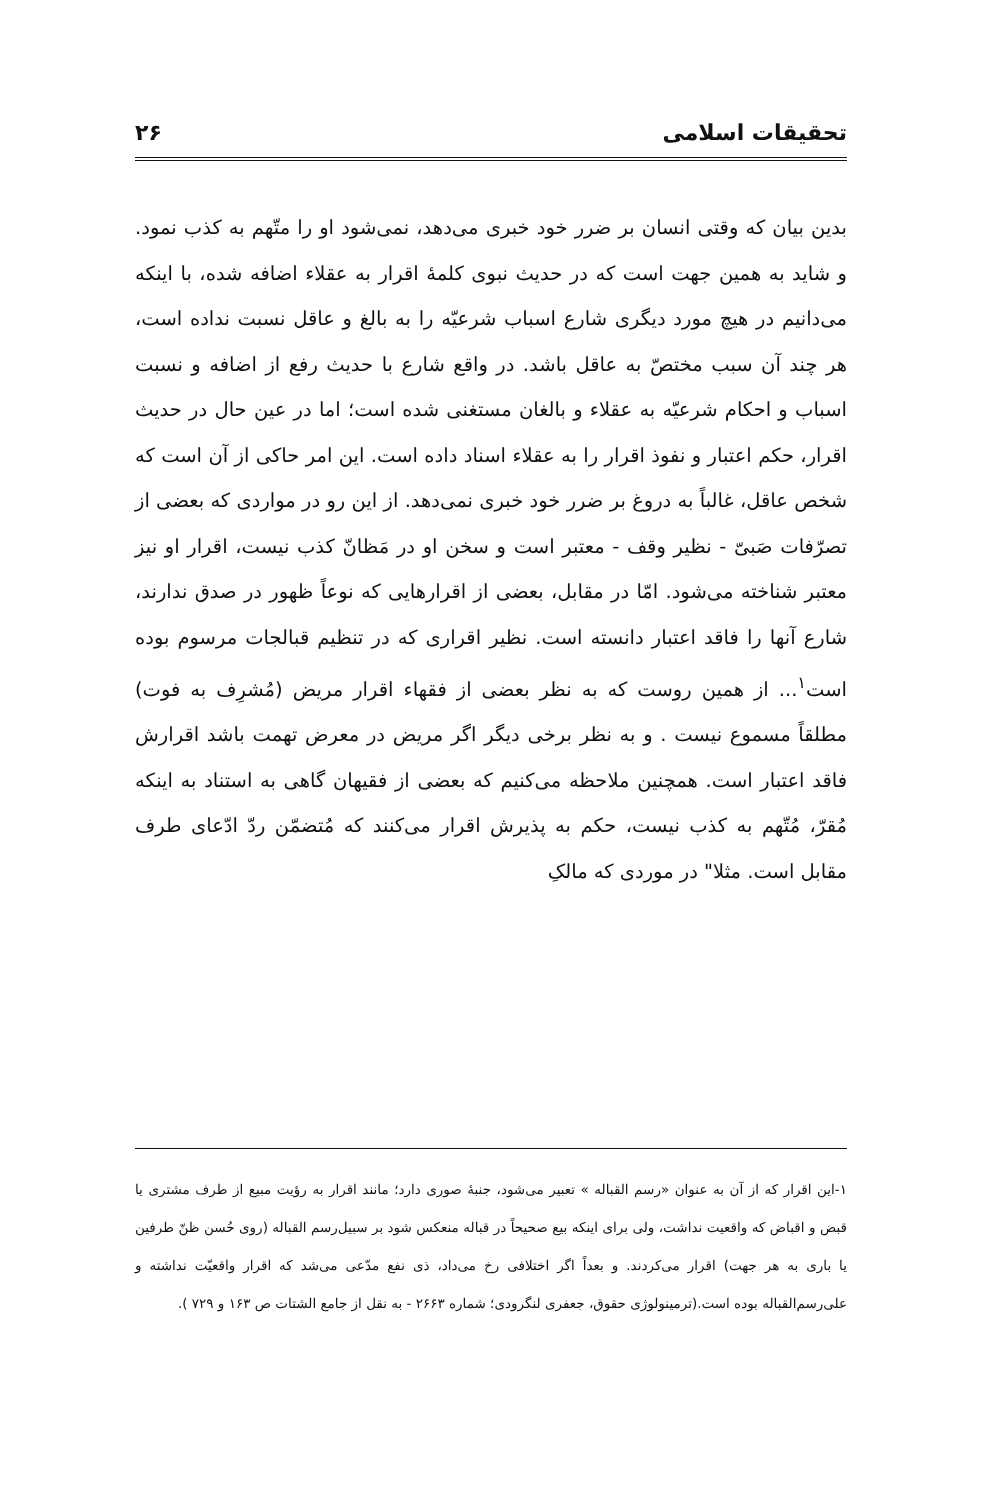تحقیقات اسلامی ۲۶
بدین بیان که وقتی انسان بر ضرر خود خبری می‌دهد، نمی‌شود او را متّهم به کذب نمود. و شاید به همین جهت است که در حدیث نبوی کلمهٔ اقرار به عقلاء اضافه شده، با اینکه می‌دانیم در هیچ مورد دیگری شارع اسباب شرعیّه را به بالغ و عاقل نسبت نداده است، هر چند آن سبب مختصّ به عاقل باشد. در واقع شارع با حدیث رفع از اضافه و نسبت اسباب و احکام شرعیّه به عقلاء و بالغان مستغنی شده است؛ اما در عین حال در حدیث اقرار، حکم اعتبار و نفوذ اقرار را به عقلاء اسناد داده است. این امر حاکی از آن است که شخص عاقل، غالباً به دروغ بر ضرر خود خبری نمی‌دهد. از این رو در مواردی که بعضی از تصرّفات صَبیّ - نظیر وقف - معتبر است و سخن او در مَظانّ کذب نیست، اقرار او نیز معتبر شناخته می‌شود. امّا در مقابل، بعضی از اقرارهایی که نوعاً ظهور در صدق ندارند، شارع آنها را فاقد اعتبار دانسته است. نظیر اقراری که در تنظیم قبالجات مرسوم بوده است<sup>۱</sup>... از همین روست که به نظر بعضی از فقهاء اقرار مریض (مُشرِف به فوت) مطلقاً مسموع نیست . و به نظر برخی دیگر اگر مریض در معرض تهمت باشد اقرارش فاقد اعتبار است. همچنین ملاحظه می‌کنیم که بعضی از فقیهان گاهی به استناد به اینکه مُقرّ، مُتّهم به کذب نیست، حکم به پذیرش اقرار می‌کنند که مُتضمّن ردّ ادّعای طرف مقابل است. مثلا" در موردی که مالکِ
۱-این اقرار که از آن به عنوان «رسم القباله » تعبیر می‌شود، جنبهٔ صوری دارد؛ مانند اقرار به رؤیت مبیع از طرف مشتری یا قبض و اقباض که واقعیت نداشت، ولی برای اینکه بیع صحیحاً در قباله منعکس شود بر سبیل‌رسم القباله (روی حُسن ظنّ طرفین یا باری به هر جهت) اقرار می‌کردند. و بعداً اگر اختلافی رخ می‌داد، ذی نفع مدّعی می‌شد که اقرار واقعیّت نداشته و علی‌رسم‌القباله بوده است.(ترمینولوژی حقوق، جعفری لنگرودی؛ شماره ۲۶۶۳ - به نقل از جامع الشتات ص ۱۶۳ و ۷۲۹ ).